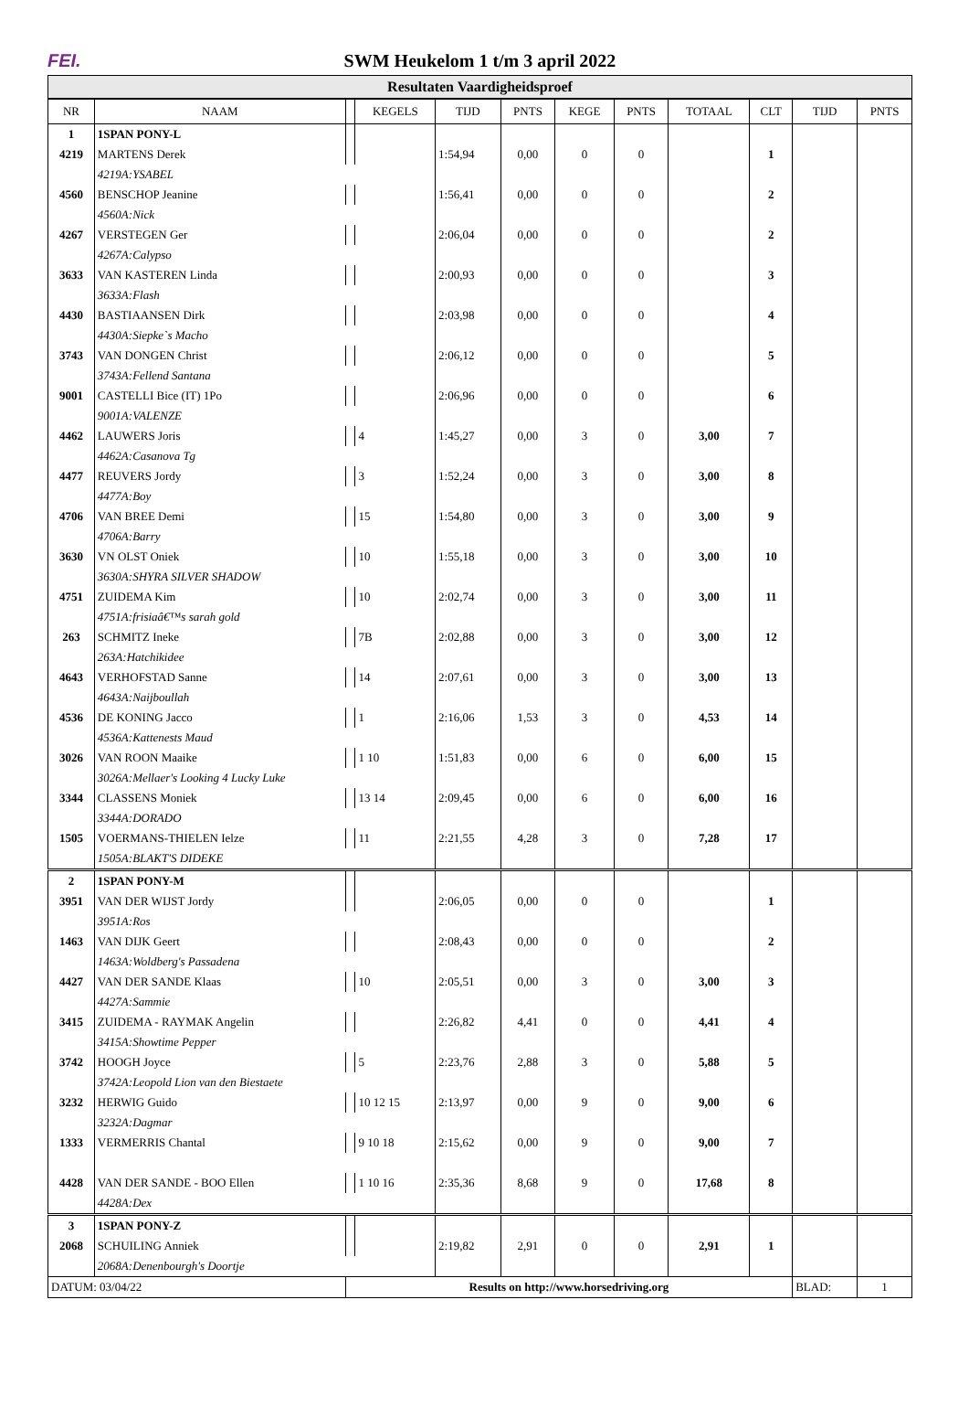FEI.
SWM Heukelom 1 t/m 3 april 2022
Resultaten Vaardigheidsproef
| NR | NAAM | | KEGELS | TIJD | PNTS | KEGE | PNTS | TOTAAL | CLT | TIJD | PNTS |
| --- | --- | --- | --- | --- | --- | --- | --- | --- | --- | --- | --- |
| 1 | 1SPAN PONY-L | | | | | | | | | | |
| 4219 | MARTENS Derek | | | 1:54,94 | 0,00 | 0 | 0 | | 1 | | |
| | 4219A:YSABEL | | | | | | | | | | |
| 4560 | BENSCHOP Jeanine | | | 1:56,41 | 0,00 | 0 | 0 | | 2 | | |
| | 4560A:Nick | | | | | | | | | | |
| 4267 | VERSTEGEN Ger | | | 2:06,04 | 0,00 | 0 | 0 | | 2 | | |
| | 4267A:Calypso | | | | | | | | | | |
| 3633 | VAN KASTEREN Linda | | | 2:00,93 | 0,00 | 0 | 0 | | 3 | | |
| | 3633A:Flash | | | | | | | | | | |
| 4430 | BASTIAANSEN Dirk | | | 2:03,98 | 0,00 | 0 | 0 | | 4 | | |
| | 4430A:Siepke`s Macho | | | | | | | | | | |
| 3743 | VAN DONGEN Christ | | | 2:06,12 | 0,00 | 0 | 0 | | 5 | | |
| | 3743A:Fellend Santana | | | | | | | | | | |
| 9001 | CASTELLI Bice (IT) 1Po | | | 2:06,96 | 0,00 | 0 | 0 | | 6 | | |
| | 9001A:VALENZE | | | | | | | | | | |
| 4462 | LAUWERS Joris | | 4 | 1:45,27 | 0,00 | 3 | 0 | 3,00 | 7 | | |
| | 4462A:Casanova Tg | | | | | | | | | | |
| 4477 | REUVERS Jordy | | 3 | 1:52,24 | 0,00 | 3 | 0 | 3,00 | 8 | | |
| | 4477A:Boy | | | | | | | | | | |
| 4706 | VAN BREE Demi | | 15 | 1:54,80 | 0,00 | 3 | 0 | 3,00 | 9 | | |
| | 4706A:Barry | | | | | | | | | | |
| 3630 | VN OLST Oniek | | 10 | 1:55,18 | 0,00 | 3 | 0 | 3,00 | 10 | | |
| | 3630A:SHYRA SILVER SHADOW | | | | | | | | | | |
| 4751 | ZUIDEMA Kim | | 10 | 2:02,74 | 0,00 | 3 | 0 | 3,00 | 11 | | |
| | 4751A:frisiaâ€™s sarah gold | | | | | | | | | | |
| 263 | SCHMITZ Ineke | | 7B | 2:02,88 | 0,00 | 3 | 0 | 3,00 | 12 | | |
| | 263A:Hatchikidee | | | | | | | | | | |
| 4643 | VERHOFSTAD Sanne | | 14 | 2:07,61 | 0,00 | 3 | 0 | 3,00 | 13 | | |
| | 4643A:Naijboullah | | | | | | | | | | |
| 4536 | DE KONING Jacco | | 1 | 2:16,06 | 1,53 | 3 | 0 | 4,53 | 14 | | |
| | 4536A:Kattenests Maud | | | | | | | | | | |
| 3026 | VAN ROON Maaike | | 1 10 | 1:51,83 | 0,00 | 6 | 0 | 6,00 | 15 | | |
| | 3026A:Mellaer's Looking 4 Lucky Luke | | | | | | | | | | |
| 3344 | CLASSENS Moniek | | 13 14 | 2:09,45 | 0,00 | 6 | 0 | 6,00 | 16 | | |
| | 3344A:DORADO | | | | | | | | | | |
| 1505 | VOERMANS-THIELEN Ielze | | 11 | 2:21,55 | 4,28 | 3 | 0 | 7,28 | 17 | | |
| | 1505A:BLAKT'S DIDEKE | | | | | | | | | | |
| 2 | 1SPAN PONY-M | | | | | | | | | | |
| 3951 | VAN DER WIJST Jordy | | | 2:06,05 | 0,00 | 0 | 0 | | 1 | | |
| | 3951A:Ros | | | | | | | | | | |
| 1463 | VAN DIJK Geert | | | 2:08,43 | 0,00 | 0 | 0 | | 2 | | |
| | 1463A:Woldberg's Passadena | | | | | | | | | | |
| 4427 | VAN DER SANDE Klaas | | 10 | 2:05,51 | 0,00 | 3 | 0 | 3,00 | 3 | | |
| | 4427A:Sammie | | | | | | | | | | |
| 3415 | ZUIDEMA - RAYMAK Angelin | | | 2:26,82 | 4,41 | 0 | 0 | 4,41 | 4 | | |
| | 3415A:Showtime Pepper | | | | | | | | | | |
| 3742 | HOOGH Joyce | | 5 | 2:23,76 | 2,88 | 3 | 0 | 5,88 | 5 | | |
| | 3742A:Leopold Lion van den Biestaete | | | | | | | | | | |
| 3232 | HERWIG Guido | | 10 12 15 | 2:13,97 | 0,00 | 9 | 0 | 9,00 | 6 | | |
| | 3232A:Dagmar | | | | | | | | | | |
| 1333 | VERMERRIS Chantal | | 9 10 18 | 2:15,62 | 0,00 | 9 | 0 | 9,00 | 7 | | |
| 4428 | VAN DER SANDE - BOO Ellen | | 1 10 16 | 2:35,36 | 8,68 | 9 | 0 | 17,68 | 8 | | |
| | 4428A:Dex | | | | | | | | | | |
| 3 | 1SPAN PONY-Z | | | | | | | | | | |
| 2068 | SCHUILING Anniek | | | 2:19,82 | 2,91 | 0 | 0 | 2,91 | 1 | | |
| | 2068A:Denenbourgh's Doortje | | | | | | | | | | |
| DATUM: 03/04/22 | | Results on http://www.horsedriving.org | | | | | | | | BLAD: | 1 |